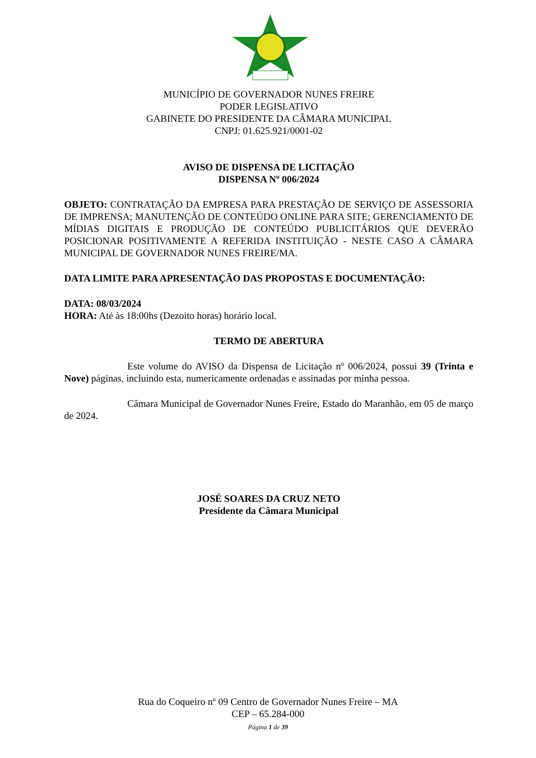MUNICÍPIO DE GOVERNADOR NUNES FREIRE
PODER LEGISLATIVO
GABINETE DO PRESIDENTE DA CÂMARA MUNICIPAL
CNPJ: 01.625.921/0001-02
AVISO DE DISPENSA DE LICITAÇÃO
DISPENSA Nº 006/2024
OBJETO: CONTRATAÇÃO DA EMPRESA PARA PRESTAÇÃO DE SERVIÇO DE ASSESSORIA DE IMPRENSA; MANUTENÇÃO DE CONTEÚDO ONLINE PARA SITE; GERENCIAMENTO DE MÍDIAS DIGITAIS E PRODUÇÃO DE CONTEÚDO PUBLICITÁRIOS QUE DEVERÃO POSICIONAR POSITIVAMENTE A REFERIDA INSTITUIÇÃO - NESTE CASO A CÂMARA MUNICIPAL DE GOVERNADOR NUNES FREIRE/MA.
DATA LIMITE PARA APRESENTAÇÃO DAS PROPOSTAS E DOCUMENTAÇÃO:
DATA: 08/03/2024
HORA: Até às 18:00hs (Dezoito horas) horário local.
TERMO DE ABERTURA
Este volume do AVISO da Dispensa de Licitação nº 006/2024, possui 39 (Trinta e Nove) páginas, incluindo esta, numericamente ordenadas e assinadas por minha pessoa.
Câmara Municipal de Governador Nunes Freire, Estado do Maranhão, em 05 de março de 2024.
JOSÉ SOARES DA CRUZ NETO
Presidente da Câmara Municipal
Rua do Coqueiro nº 09 Centro de Governador Nunes Freire – MA
CEP – 65.284-000
Página 1 de 39